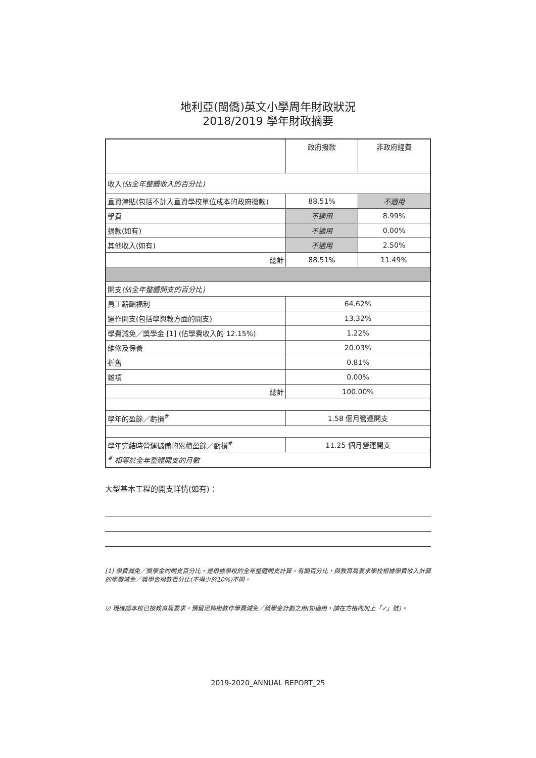地利亞(閩僑)英文小學周年財政狀況
2018/2019 學年財政摘要
| | 政府撥款 | 非政府經費 |
| 收入 (佔全年整體收入的百分比) | | |
| 直資津貼(包括不計入直資學校單位成本的政府撥款) | 88.51% | 不適用 |
| 學費 | 不適用 | 8.99% |
| 捐款(如有) | 不適用 | 0.00% |
| 其他收入(如有) | 不適用 | 2.50% |
| 總計 | 88.51% | 11.49% |
| 開支 (佔全年整體開支的百分比) | | |
| 員工薪酬福利 | 64.62% | |
| 運作開支(包括學與教方面的開支) | 13.32% | |
| 學費減免／獎學金 [1] (佔學費收入的 12.15%) | 1.22% | |
| 維修及保養 | 20.03% | |
| 折舊 | 0.81% | |
| 雜項 | 0.00% | |
| 總計 | 100.00% | |
| 學年的盈餘／虧損<sup>#</sup> | 1.58 個月營運開支 | |
| 學年完結時營運儲備的累積盈餘／虧損<sup>#</sup> | 11.25 個月營運開支 | |
| <sup>#</sup> 相等於全年整體開支的月數 | | |
大型基本工程的開支詳情(如有)：
[1] 學費減免／獎學金的開支百分比，是根據學校的全年整體開支計算。有關百分比，與教育局要求學校根據學費收入計算的學費減免／獎學金撥款百分比(不得少於10%)不同。
☑ 現確認本校已按教育局要求，預留足夠撥款作學費減免／獎學金計劃之用(如適用，請在方格內加上「✓」號)。
2019-2020_ANNUAL REPORT_25